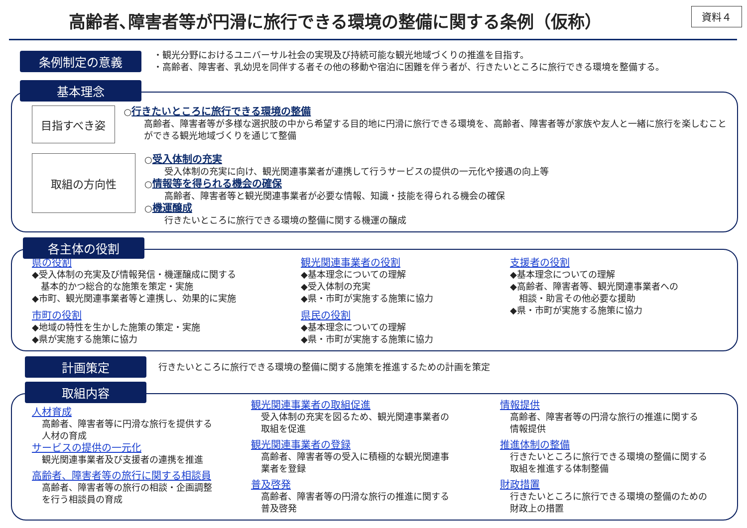高齢者､障害者等が円滑に旅行できる環境の整備に関する条例（仮称）
資料４
条例制定の意義
・観光分野におけるユニバーサル社会の実現及び持続可能な観光地域づくりの推進を目指す。
・高齢者、障害者、乳幼児を同伴する者その他の移動や宿泊に困難を伴う者が、行きたいところに旅行できる環境を整備する。
基本理念
目指すべき姿
○行きたいところに旅行できる環境の整備
高齢者、障害者等が多様な選択肢の中から希望する目的地に円滑に旅行できる環境を、高齢者、障害者等が家族や友人と一緒に旅行を楽しむことができる観光地域づくりを通じて整備
取組の方向性
○受入体制の充実
受入体制の充実に向け、観光関連事業者が連携して行うサービスの提供の一元化や接遇の向上等
○情報等を得られる機会の確保
高齢者、障害者等と観光関連事業者が必要な情報、知識・技能を得られる機会の確保
○機運醸成
行きたいところに旅行できる環境の整備に関する機運の醸成
各主体の役割
県の役割
◆受入体制の充実及び情報発信・機運醸成に関する
　基本的かつ総合的な施策を策定・実施
◆市町、観光関連事業者等と連携し、効果的に実施
市町の役割
◆地域の特性を生かした施策の策定・実施
◆県が実施する施策に協力
観光関連事業者の役割
◆基本理念についての理解
◆受入体制の充実
◆県・市町が実施する施策に協力
県民の役割
◆基本理念についての理解
◆県・市町が実施する施策に協力
支援者の役割
◆基本理念についての理解
◆高齢者、障害者等、観光関連事業者への
　相談・助言その他必要な援助
◆県・市町が実施する施策に協力
計画策定
行きたいところに旅行できる環境の整備に関する施策を推進するための計画を策定
取組内容
人材育成
高齢者、障害者等に円滑な旅行を提供する
人材の育成
サービスの提供の一元化
観光関連事業者及び支援者の連携を推進
高齢者、障害者等の旅行に関する相談員
高齢者、障害者等の旅行の相談・企画調整
を行う相談員の育成
観光関連事業者の取組促進
受入体制の充実を図るため、観光関連事業者の
取組を促進
観光関連事業者の登録
高齢者、障害者等の受入に積極的な観光関連事
業者を登録
普及啓発
高齢者、障害者等の円滑な旅行の推進に関する
普及啓発
情報提供
高齢者、障害者等の円滑な旅行の推進に関する
情報提供
推進体制の整備
行きたいところに旅行できる環境の整備に関する
取組を推進する体制整備
財政措置
行きたいところに旅行できる環境の整備のための
財政上の措置